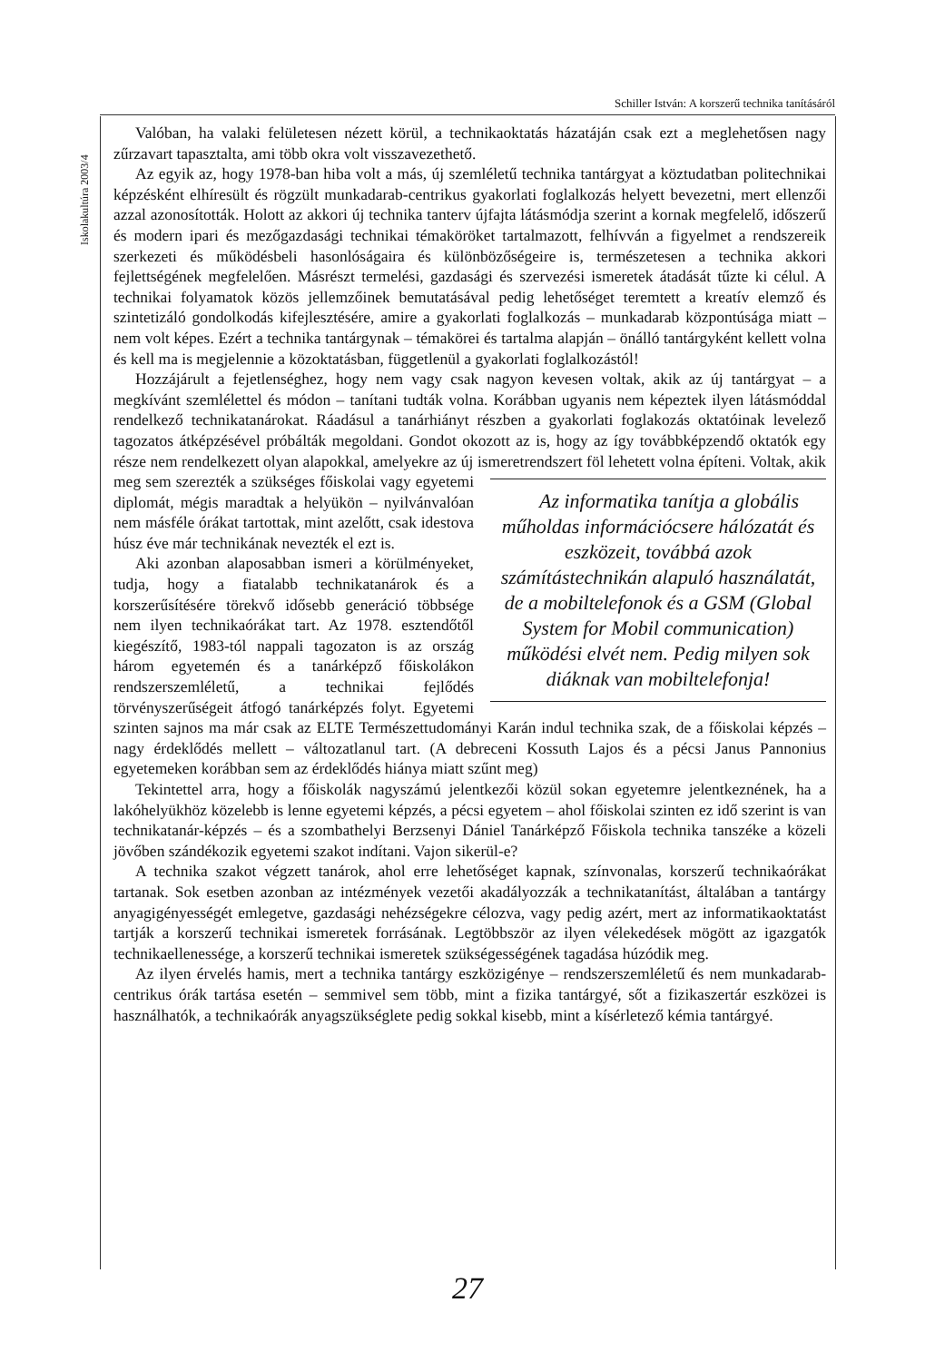Schiller István: A korszerű technika tanításáról
Iskolakultúra 2003/4
Valóban, ha valaki felületesen nézett körül, a technikaoktatás házatáján csak ezt a meglehetősen nagy zűrzavart tapasztalta, ami több okra volt visszavezethető.
Az egyik az, hogy 1978-ban hiba volt a más, új szemléletű technika tantárgyat a köztudatban politechnikai képzésként elhíresült és rögzült munkadarab-centrikus gyakorlati foglalkozás helyett bevezetni, mert ellenzői azzal azonosították. Holott az akkori új technika tanterv újfajta látásmódja szerint a kornak megfelelő, időszerű és modern ipari és mezőgazdasági technikai témaköröket tartalmazott, felhívván a figyelmet a rendszereik szerkezeti és működésbeli hasonlóságaira és különbözőségeire is, természetesen a technika akkori fejlettségének megfelelően. Másrészt termelési, gazdasági és szervezési ismeretek átadását tűzte ki célul. A technikai folyamatok közös jellemzőinek bemutatásával pedig lehetőséget teremtett a kreatív elemző és szintetizáló gondolkodás kifejlesztésére, amire a gyakorlati foglalkozás – munkadarab központúsága miatt – nem volt képes. Ezért a technika tantárgynak – témakörei és tartalma alapján – önálló tantárgyként kellett volna és kell ma is megjelennie a közoktatásban, függetlenül a gyakorlati foglalkozástól!
Hozzájárult a fejetlenséghez, hogy nem vagy csak nagyon kevesen voltak, akik az új tantárgyat – a megkívánt szemlélettel és módon – tanítani tudták volna. Korábban ugyanis nem képeztek ilyen látásmóddal rendelkező technikatanárokat. Ráadásul a tanárhiányt részben a gyakorlati foglakozás oktatóinak levelező tagozatos átképzésével próbálták megoldani. Gondot okozott az is, hogy az így továbbképzendő oktatók egy része nem rendelkezett olyan alapokkal, amelyekre az új ismeretrendszert föl lehetett volna építeni. Vol Az informatika tanítja a globális műholdas információcsere hálózatát és eszközeit, továbbá azok számítástechnikán alapuló használatát, de a mobiltelefonok és a GSM (Global System for Mobil communication) működési elvét nem. Pedig milyen sok diáknak van mobiltelefonja! tak, akik meg sem szerezték a szükséges főiskolai vagy egyetemi diplomát, mégis maradtak a helyükön – nyilvánvalóan nem másféle órákat tartottak, mint azelőtt, csak idestova húsz éve már technikának nevezték el ezt is.
Aki azonban alaposabban ismeri a körülményeket, tudja, hogy a fiatalabb technikatanárok és a korszerűsítésére törekvő idősebb generáció többsége nem ilyen technikaórákat tart. Az 1978. esztendőtől kiegészítő, 1983-tól nappali tagozaton is az ország három egyetemén és a tanárképző főiskolákon rendszerszemléletű, a technikai fejlődés törvényszerűségeit átfogó tanárképzés folyt. Egyetemi szinten sajnos ma már csak az ELTE Természettudományi Karán indul technika szak, de a főiskolai képzés – nagy érdeklődés mellett – változatlanul tart. (A debreceni Kossuth Lajos és a pécsi Janus Pannonius egyetemeken korábban sem az érdeklődés hiánya miatt szűnt meg)
Tekintettel arra, hogy a főiskolák nagyszámú jelentkezői közül sokan egyetemre jelentkeznének, ha a lakóhelyükhöz közelebb is lenne egyetemi képzés, a pécsi egyetem – ahol főiskolai szinten ez idő szerint is van technikatanár-képzés – és a szombathelyi Berzsenyi Dániel Tanárképző Főiskola technika tanszéke a közeli jövőben szándékozik egyetemi szakot indítani. Vajon sikerül-e?
A technika szakot végzett tanárok, ahol erre lehetőséget kapnak, színvonalas, korszerű technikaórákat tartanak. Sok esetben azonban az intézmények vezetői akadályozzák a technikatanítást, általában a tantárgy anyagigényességét emlegetve, gazdasági nehézségekre célozva, vagy pedig azért, mert az informatikaoktatást tartják a korszerű technikai ismeretek forrásának. Legtöbbször az ilyen vélekedések mögött az igazgatók technikaellenessége, a korszerű technikai ismeretek szükségességének tagadása húzódik meg.
Az ilyen érvelés hamis, mert a technika tantárgy eszközigénye – rendszerszemléletű és nem munkadarab-centrikus órák tartása esetén – semmivel sem több, mint a fizika tantárgyé, sőt a fizikaszertár eszközei is használhatók, a technikaórák anyagszükséglete pedig sokkal kisebb, mint a kísérletező kémia tantárgyé.
27